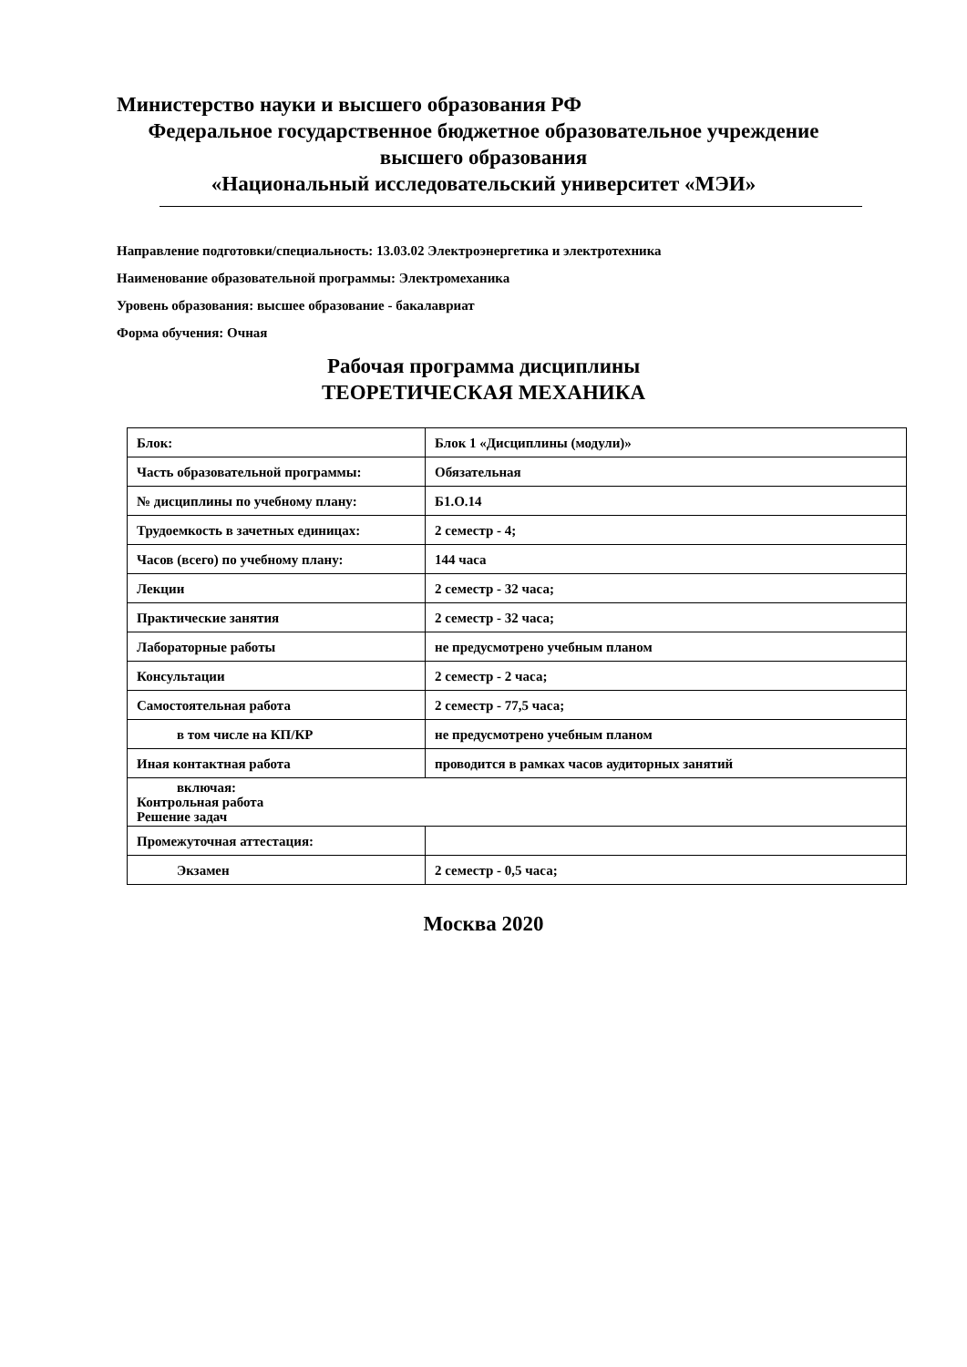Министерство науки и высшего образования РФ
Федеральное государственное бюджетное образовательное учреждение
высшего образования
«Национальный исследовательский университет «МЭИ»
Направление подготовки/специальность: 13.03.02 Электроэнергетика и электротехника
Наименование образовательной программы: Электромеханика
Уровень образования: высшее образование - бакалавриат
Форма обучения: Очная
Рабочая программа дисциплины
ТЕОРЕТИЧЕСКАЯ МЕХАНИКА
| Блок: | Блок 1 «Дисциплины (модули)» |
| Часть образовательной программы: | Обязательная |
| № дисциплины по учебному плану: | Б1.О.14 |
| Трудоемкость в зачетных единицах: | 2 семестр - 4; |
| Часов (всего) по учебному плану: | 144 часа |
| Лекции | 2 семестр - 32 часа; |
| Практические занятия | 2 семестр - 32 часа; |
| Лабораторные работы | не предусмотрено учебным планом |
| Консультации | 2 семестр - 2 часа; |
| Самостоятельная работа | 2 семестр - 77,5 часа; |
| в том числе на КП/КР | не предусмотрено учебным планом |
| Иная контактная работа | проводится в рамках часов аудиторных занятий |
| включая: Контрольная работа Решение задач | |
| Промежуточная аттестация: | |
| Экзамен | 2 семестр - 0,5 часа; |
Москва 2020